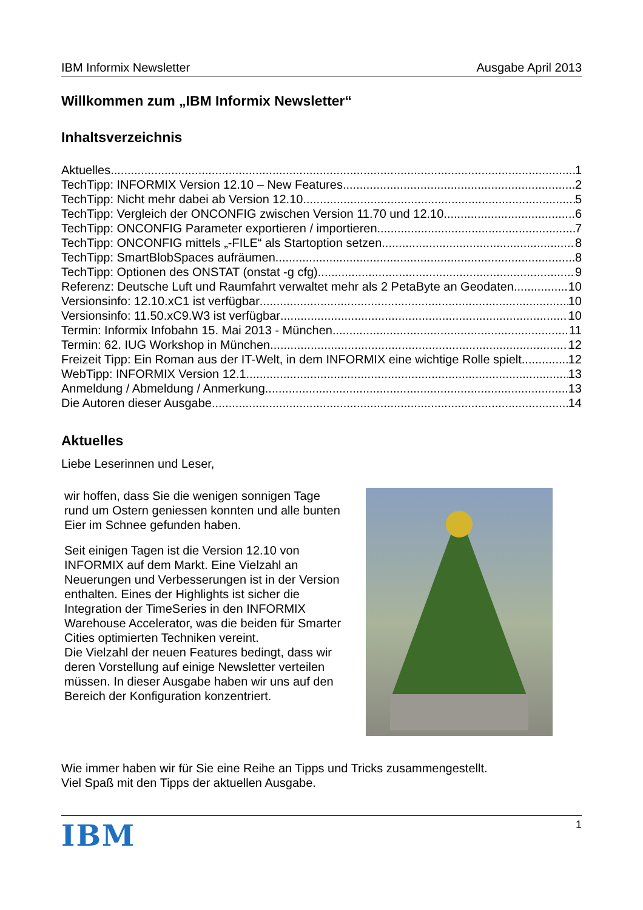IBM Informix Newsletter Ausgabe April 2013
Willkommen zum „IBM Informix Newsletter“
Inhaltsverzeichnis
Aktuelles 1
TechTipp: INFORMIX Version 12.10 – New Features 2
TechTipp: Nicht mehr dabei ab Version 12.10 5
TechTipp: Vergleich der ONCONFIG zwischen Version 11.70 und 12.10 6
TechTipp: ONCONFIG Parameter exportieren / importieren 7
TechTipp: ONCONFIG mittels „-FILE“ als Startoption setzen 8
TechTipp: SmartBlobSpaces aufräumen 8
TechTipp: Optionen des ONSTAT (onstat -g cfg) 9
Referenz: Deutsche Luft und Raumfahrt verwaltet mehr als 2 PetaByte an Geodaten 10
Versionsinfo: 12.10.xC1 ist verfügbar 10
Versionsinfo: 11.50.xC9.W3 ist verfügbar 10
Termin: Informix Infobahn 15. Mai 2013 - München 11
Termin: 62. IUG Workshop in München 12
Freizeit Tipp: Ein Roman aus der IT-Welt, in dem INFORMIX eine wichtige Rolle spielt 12
WebTipp: INFORMIX Version 12.1 13
Anmeldung / Abmeldung / Anmerkung 13
Die Autoren dieser Ausgabe 14
Aktuelles
Liebe Leserinnen und Leser,
wir hoffen, dass Sie die wenigen sonnigen Tage rund um Ostern geniessen konnten und alle bunten Eier im Schnee gefunden haben.
Seit einigen Tagen ist die Version 12.10 von INFORMIX auf dem Markt. Eine Vielzahl an Neuerungen und Verbesserungen ist in der Version enthalten. Eines der Highlights ist sicher die Integration der TimeSeries in den INFORMIX Warehouse Accelerator, was die beiden für Smarter Cities optimierten Techniken vereint.
Die Vielzahl der neuen Features bedingt, dass wir deren Vorstellung auf einige Newsletter verteilen müssen. In dieser Ausgabe haben wir uns auf den Bereich der Konfiguration konzentriert.
Wie immer haben wir für Sie eine Reihe an Tipps und Tricks zusammengestellt.
Viel Spaß mit den Tipps der aktuellen Ausgabe.
IBM 1